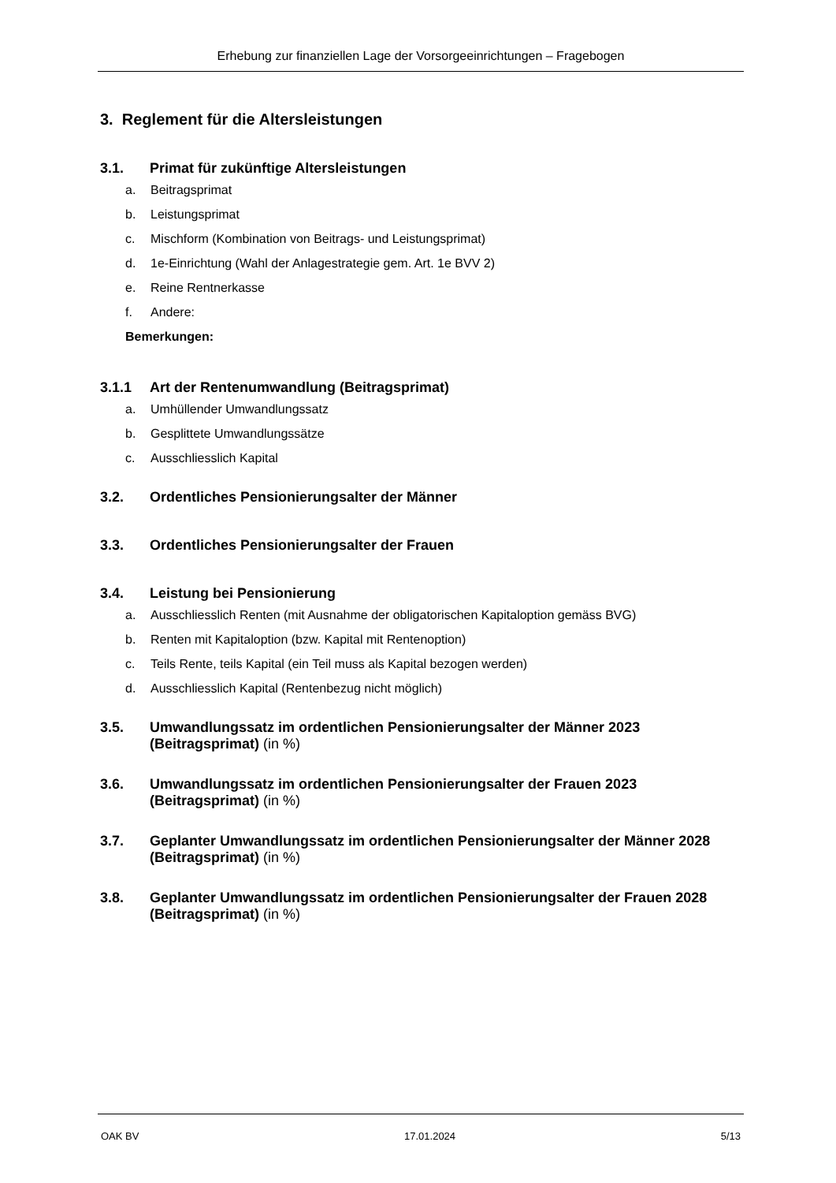Erhebung zur finanziellen Lage der Vorsorgeeinrichtungen – Fragebogen
3. Reglement für die Altersleistungen
3.1. Primat für zukünftige Altersleistungen
a. Beitragsprimat
b. Leistungsprimat
c. Mischform (Kombination von Beitrags- und Leistungsprimat)
d. 1e-Einrichtung (Wahl der Anlagestrategie gem. Art. 1e BVV 2)
e. Reine Rentnerkasse
f. Andere:
Bemerkungen:
3.1.1 Art der Rentenumwandlung (Beitragsprimat)
a. Umhüllender Umwandlungssatz
b. Gesplittete Umwandlungssätze
c. Ausschliesslich Kapital
3.2. Ordentliches Pensionierungsalter der Männer
3.3. Ordentliches Pensionierungsalter der Frauen
3.4. Leistung bei Pensionierung
a. Ausschliesslich Renten (mit Ausnahme der obligatorischen Kapitaloption gemäss BVG)
b. Renten mit Kapitaloption (bzw. Kapital mit Rentenoption)
c. Teils Rente, teils Kapital (ein Teil muss als Kapital bezogen werden)
d. Ausschliesslich Kapital (Rentenbezug nicht möglich)
3.5. Umwandlungssatz im ordentlichen Pensionierungsalter der Männer 2023 (Beitragsprimat) (in %)
3.6. Umwandlungssatz im ordentlichen Pensionierungsalter der Frauen 2023 (Beitragsprimat) (in %)
3.7. Geplanter Umwandlungssatz im ordentlichen Pensionierungsalter der Männer 2028 (Beitragsprimat) (in %)
3.8. Geplanter Umwandlungssatz im ordentlichen Pensionierungsalter der Frauen 2028 (Beitragsprimat) (in %)
OAK BV 17.01.2024 5/13